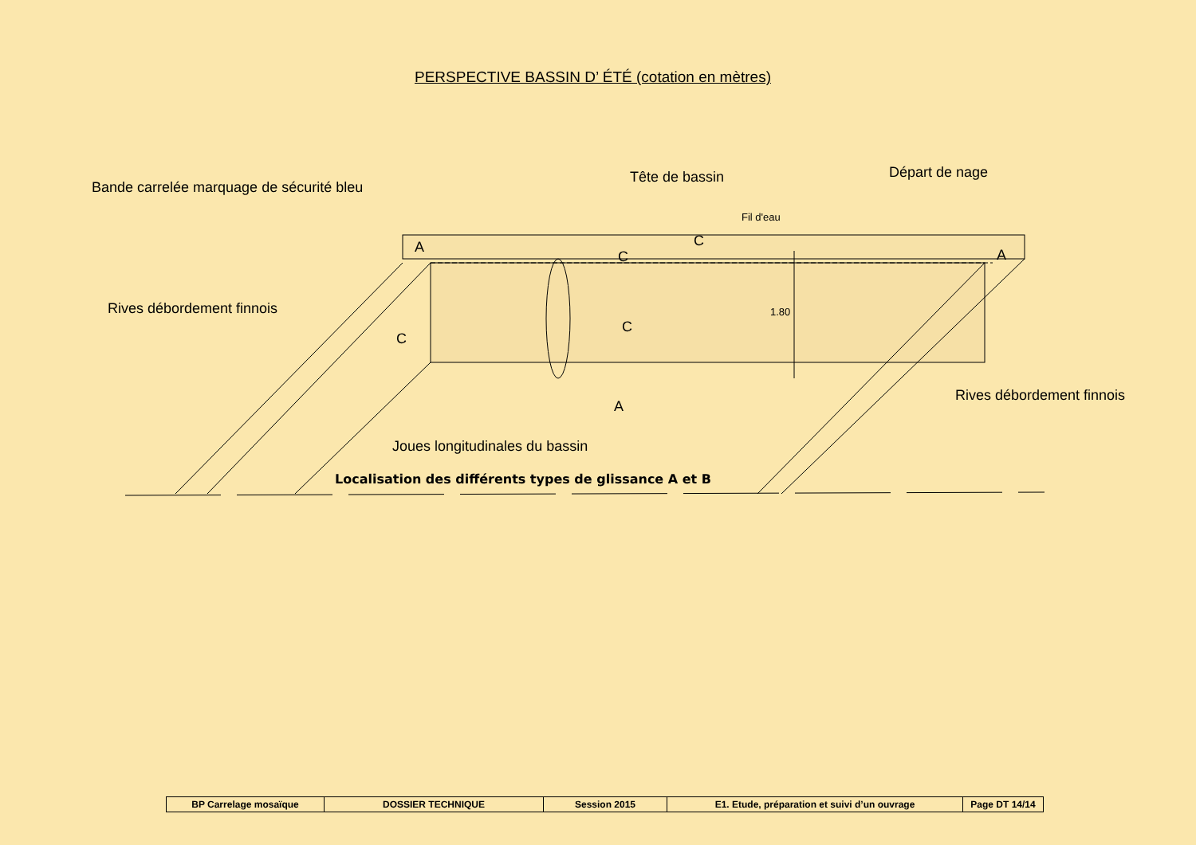PERSPECTIVE BASSIN D’ ÉTÉ (cotation en mètres)
Bande carrelée marquage de sécurité bleu
Tête de bassin Départ de nage
Fil d'eau
A C
C A
Rives débordement finnois
C
C
1.80
Rives débordement finnois
A
Joues longitudinales du bassin
Localisation des différents types de glissance A et B
| BP Carrelage mosaïque | DOSSIER TECHNIQUE | Session 2015 | E1. Etude, préparation et suivi d’un ouvrage | Page DT 14/14 |